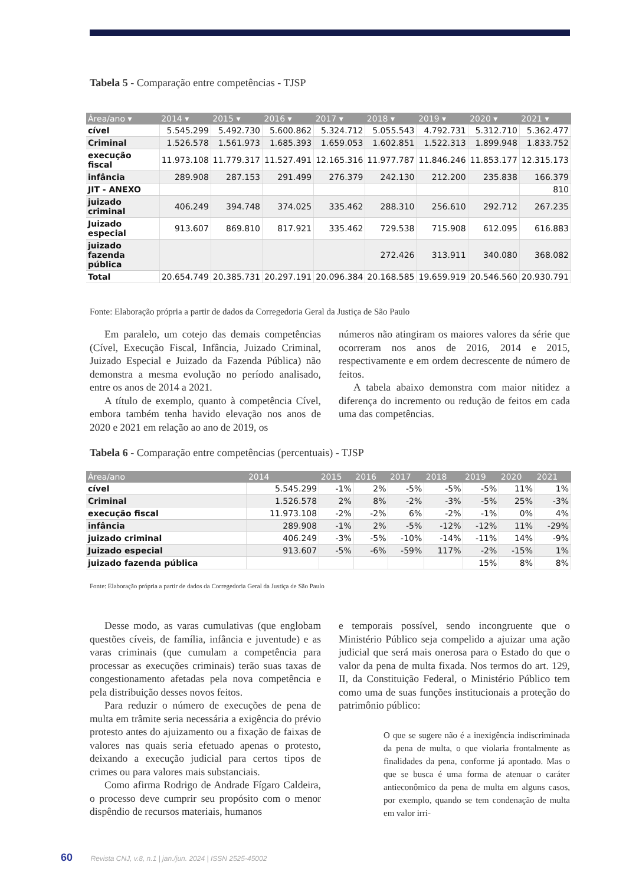Tabela 5 - Comparação entre competências - TJSP
| Área/ano ▾ | 2014 ▾ | 2015 ▾ | 2016 ▾ | 2017 ▾ | 2018 ▾ | 2019 ▾ | 2020 ▾ | 2021 ▾ |
| --- | --- | --- | --- | --- | --- | --- | --- | --- |
| cível | 5.545.299 | 5.492.730 | 5.600.862 | 5.324.712 | 5.055.543 | 4.792.731 | 5.312.710 | 5.362.477 |
| Criminal | 1.526.578 | 1.561.973 | 1.685.393 | 1.659.053 | 1.602.851 | 1.522.313 | 1.899.948 | 1.833.752 |
| execução fiscal | 11.973.108 | 11.779.317 | 11.527.491 | 12.165.316 | 11.977.787 | 11.846.246 | 11.853.177 | 12.315.173 |
| infância | 289.908 | 287.153 | 291.499 | 276.379 | 242.130 | 212.200 | 235.838 | 166.379 |
| JIT - ANEXO | | | | | | | | 810 |
| juizado criminal | 406.249 | 394.748 | 374.025 | 335.462 | 288.310 | 256.610 | 292.712 | 267.235 |
| Juizado especial | 913.607 | 869.810 | 817.921 | 335.462 | 729.538 | 715.908 | 612.095 | 616.883 |
| juizado fazenda pública | | | | | 272.426 | 313.911 | 340.080 | 368.082 |
| Total | 20.654.749 | 20.385.731 | 20.297.191 | 20.096.384 | 20.168.585 | 19.659.919 | 20.546.560 | 20.930.791 |
Fonte: Elaboração própria a partir de dados da Corregedoria Geral da Justiça de São Paulo
Em paralelo, um cotejo das demais competências (Cível, Execução Fiscal, Infância, Juizado Criminal, Juizado Especial e Juizado da Fazenda Pública) não demonstra a mesma evolução no período analisado, entre os anos de 2014 a 2021.
A título de exemplo, quanto à competência Cível, embora também tenha havido elevação nos anos de 2020 e 2021 em relação ao ano de 2019, os
números não atingiram os maiores valores da série que ocorreram nos anos de 2016, 2014 e 2015, respectivamente e em ordem decrescente de número de feitos.
A tabela abaixo demonstra com maior nitidez a diferença do incremento ou redução de feitos em cada uma das competências.
Tabela 6 - Comparação entre competências (percentuais) - TJSP
| Área/ano | 2014 | 2015 | 2016 | 2017 | 2018 | 2019 | 2020 | 2021 |
| --- | --- | --- | --- | --- | --- | --- | --- | --- |
| cível | 5.545.299 | -1% | 2% | -5% | -5% | -5% | 11% | 1% |
| Criminal | 1.526.578 | 2% | 8% | -2% | -3% | -5% | 25% | -3% |
| execução fiscal | 11.973.108 | -2% | -2% | 6% | -2% | -1% | 0% | 4% |
| infância | 289.908 | -1% | 2% | -5% | -12% | -12% | 11% | -29% |
| juizado criminal | 406.249 | -3% | -5% | -10% | -14% | -11% | 14% | -9% |
| Juizado especial | 913.607 | -5% | -6% | -59% | 117% | -2% | -15% | 1% |
| juizado fazenda pública | | | | | | 15% | 8% | 8% |
Fonte: Elaboração própria a partir de dados da Corregedoria Geral da Justiça de São Paulo
Desse modo, as varas cumulativas (que englobam questões cíveis, de família, infância e juventude) e as varas criminais (que cumulam a competência para processar as execuções criminais) terão suas taxas de congestionamento afetadas pela nova competência e pela distribuição desses novos feitos.
Para reduzir o número de execuções de pena de multa em trâmite seria necessária a exigência do prévio protesto antes do ajuizamento ou a fixação de faixas de valores nas quais seria efetuado apenas o protesto, deixando a execução judicial para certos tipos de crimes ou para valores mais substanciais.
Como afirma Rodrigo de Andrade Fígaro Caldeira, o processo deve cumprir seu propósito com o menor dispêndio de recursos materiais, humanos
e temporais possível, sendo incongruente que o Ministério Público seja compelido a ajuizar uma ação judicial que será mais onerosa para o Estado do que o valor da pena de multa fixada. Nos termos do art. 129, II, da Constituição Federal, o Ministério Público tem como uma de suas funções institucionais a proteção do patrimônio público:
O que se sugere não é a inexigência indiscriminada da pena de multa, o que violaria frontalmente as finalidades da pena, conforme já apontado. Mas o que se busca é uma forma de atenuar o caráter antieconômico da pena de multa em alguns casos, por exemplo, quando se tem condenação de multa em valor irri-
60 Revista CNJ, v.8, n.1 | jan./jun. 2024 | ISSN 2525-45002